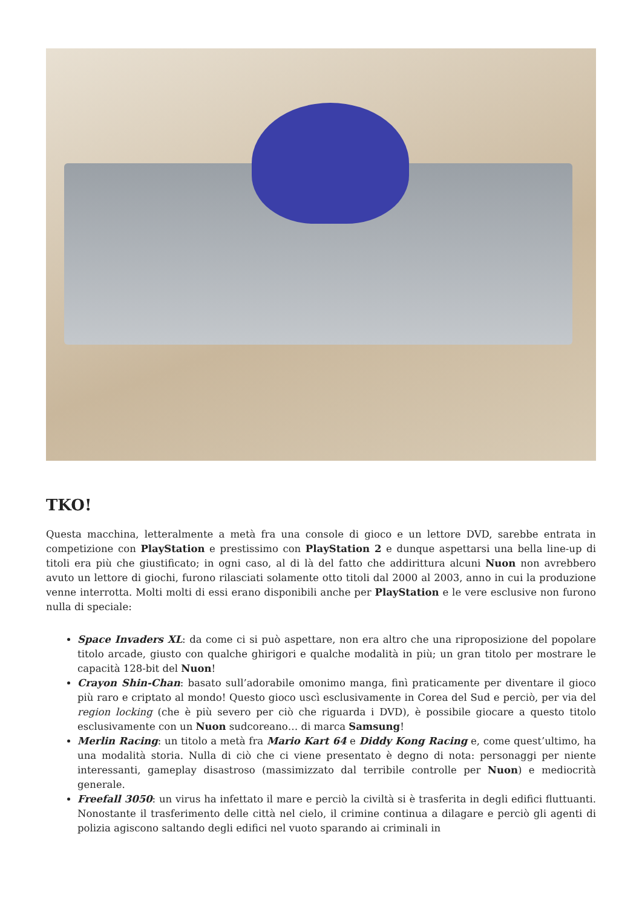TKO!
Questa macchina, letteralmente a metà fra una console di gioco e un lettore DVD, sarebbe entrata in competizione con PlayStation e prestissimo con PlayStation 2 e dunque aspettarsi una bella line-up di titoli era più che giustificato; in ogni caso, al di là del fatto che addirittura alcuni Nuon non avrebbero avuto un lettore di giochi, furono rilasciati solamente otto titoli dal 2000 al 2003, anno in cui la produzione venne interrotta. Molti molti di essi erano disponibili anche per PlayStation e le vere esclusive non furono nulla di speciale:
Space Invaders XL: da come ci si può aspettare, non era altro che una riproposizione del popolare titolo arcade, giusto con qualche ghirigori e qualche modalità in più; un gran titolo per mostrare le capacità 128-bit del Nuon!
Crayon Shin-Chan: basato sull’adorabile omonimo manga, finì praticamente per diventare il gioco più raro e criptato al mondo! Questo gioco uscì esclusivamente in Corea del Sud e perciò, per via del region locking (che è più severo per ciò che riguarda i DVD), è possibile giocare a questo titolo esclusivamente con un Nuon sudcoreano… di marca Samsung!
Merlin Racing: un titolo a metà fra Mario Kart 64 e Diddy Kong Racing e, come quest’ultimo, ha una modalità storia. Nulla di ciò che ci viene presentato è degno di nota: personaggi per niente interessanti, gameplay disastroso (massimizzato dal terribile controlle per Nuon) e mediocrità generale.
Freefall 3050: un virus ha infettato il mare e perciò la civiltà si è trasferita in degli edifici fluttuanti. Nonostante il trasferimento delle città nel cielo, il crimine continua a dilagare e perciò gli agenti di polizia agiscono saltando degli edifici nel vuoto sparando ai criminali in